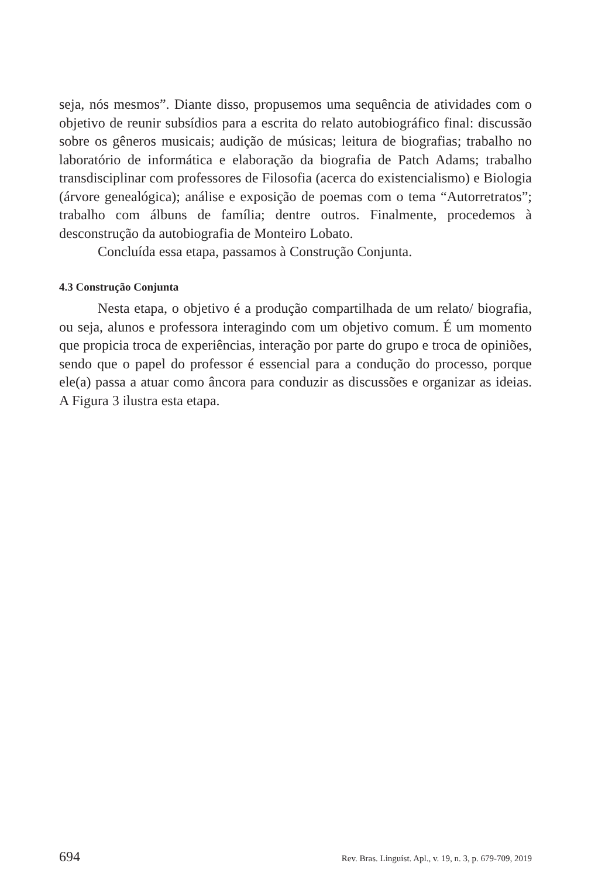seja, nós mesmos”. Diante disso, propusemos uma sequência de atividades com o objetivo de reunir subsídios para a escrita do relato autobiográfico final: discussão sobre os gêneros musicais; audição de músicas; leitura de biografias; trabalho no laboratório de informática e elaboração da biografia de Patch Adams; trabalho transdisciplinar com professores de Filosofia (acerca do existencialismo) e Biologia (árvore genealógica); análise e exposição de poemas com o tema “Autorretratos”; trabalho com álbuns de família; dentre outros. Finalmente, procedemos à desconstrução da autobiografia de Monteiro Lobato.
Concluída essa etapa, passamos à Construção Conjunta.
4.3 Construção Conjunta
Nesta etapa, o objetivo é a produção compartilhada de um relato/ biografia, ou seja, alunos e professora interagindo com um objetivo comum. É um momento que propicia troca de experiências, interação por parte do grupo e troca de opiniões, sendo que o papel do professor é essencial para a condução do processo, porque ele(a) passa a atuar como âncora para conduzir as discussões e organizar as ideias. A Figura 3 ilustra esta etapa.
694 Rev. Bras. Linguíst. Apl., v. 19, n. 3, p. 679-709, 2019